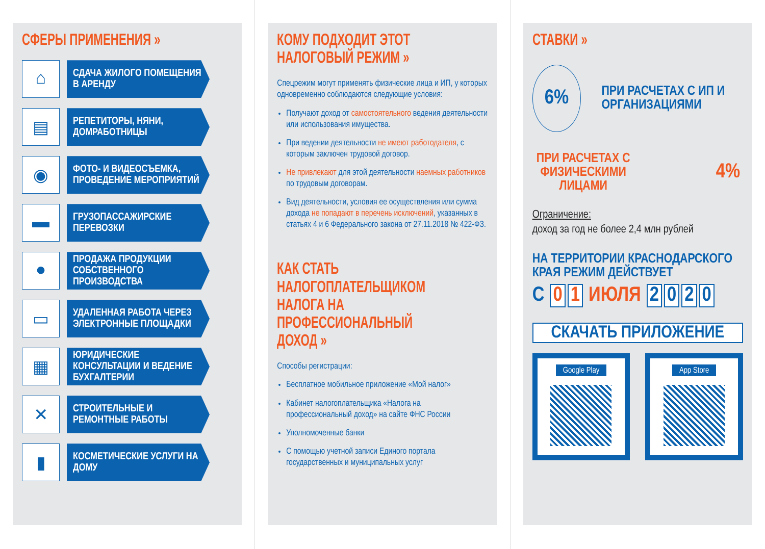СФЕРЫ ПРИМЕНЕНИЯ »
⌂
СДАЧА ЖИЛОГО ПОМЕЩЕНИЯ В АРЕНДУ
▤
РЕПЕТИТОРЫ, НЯНИ, ДОМРАБОТНИЦЫ
◉
ФОТО- И ВИДЕОСЪЕМКА, ПРОВЕДЕНИЕ МЕРОПРИЯТИЙ
▬
ГРУЗОПАССАЖИРСКИЕ ПЕРЕВОЗКИ
●
ПРОДАЖА ПРОДУКЦИИ СОБСТВЕННОГО ПРОИЗВОДСТВА
▭
УДАЛЕННАЯ РАБОТА ЧЕРЕЗ ЭЛЕКТРОННЫЕ ПЛОЩАДКИ
▦
ЮРИДИЧЕСКИЕ КОНСУЛЬТАЦИИ И ВЕДЕНИЕ БУХГАЛТЕРИИ
✕
СТРОИТЕЛЬНЫЕ И РЕМОНТНЫЕ РАБОТЫ
▮
КОСМЕТИЧЕСКИЕ УСЛУГИ НА ДОМУ
КОМУ ПОДХОДИТ ЭТОТ НАЛОГОВЫЙ РЕЖИМ »
Спецрежим могут применять физические лица и ИП, у которых одновременно соблюдаются следующие условия:
Получают доход от самостоятельного ведения деятельности или использования имущества.
При ведении деятельности не имеют работодателя, с которым заключен трудовой договор.
Не привлекают для этой деятельности наемных работников по трудовым договорам.
Вид деятельности, условия ее осуществления или сумма дохода не попадают в перечень исключений, указанных в статьях 4 и 6 Федерального закона от 27.11.2018 № 422-ФЗ.
КАК СТАТЬ НАЛОГОПЛАТЕЛЬЩИКОМ НАЛОГА НА ПРОФЕССИОНАЛЬНЫЙ ДОХОД »
Способы регистрации:
Бесплатное мобильное приложение «Мой налог»
Кабинет налогоплательщика «Налога на профессиональный доход» на сайте ФНС России
Уполномоченные банки
С помощью учетной записи Единого портала государственных и муниципальных услуг
СТАВКИ »
6%
ПРИ РАСЧЕТАХ С ИП И ОРГАНИЗАЦИЯМИ
ПРИ РАСЧЕТАХ С ФИЗИЧЕСКИМИ ЛИЦАМИ
4%
Ограничение:
доход за год не более 2,4 млн рублей
НА ТЕРРИТОРИИ КРАСНОДАРСКОГО КРАЯ РЕЖИМ ДЕЙСТВУЕТ
С 0 1 ИЮЛЯ 2020
СКАЧАТЬ ПРИЛОЖЕНИЕ
Google Play App Store